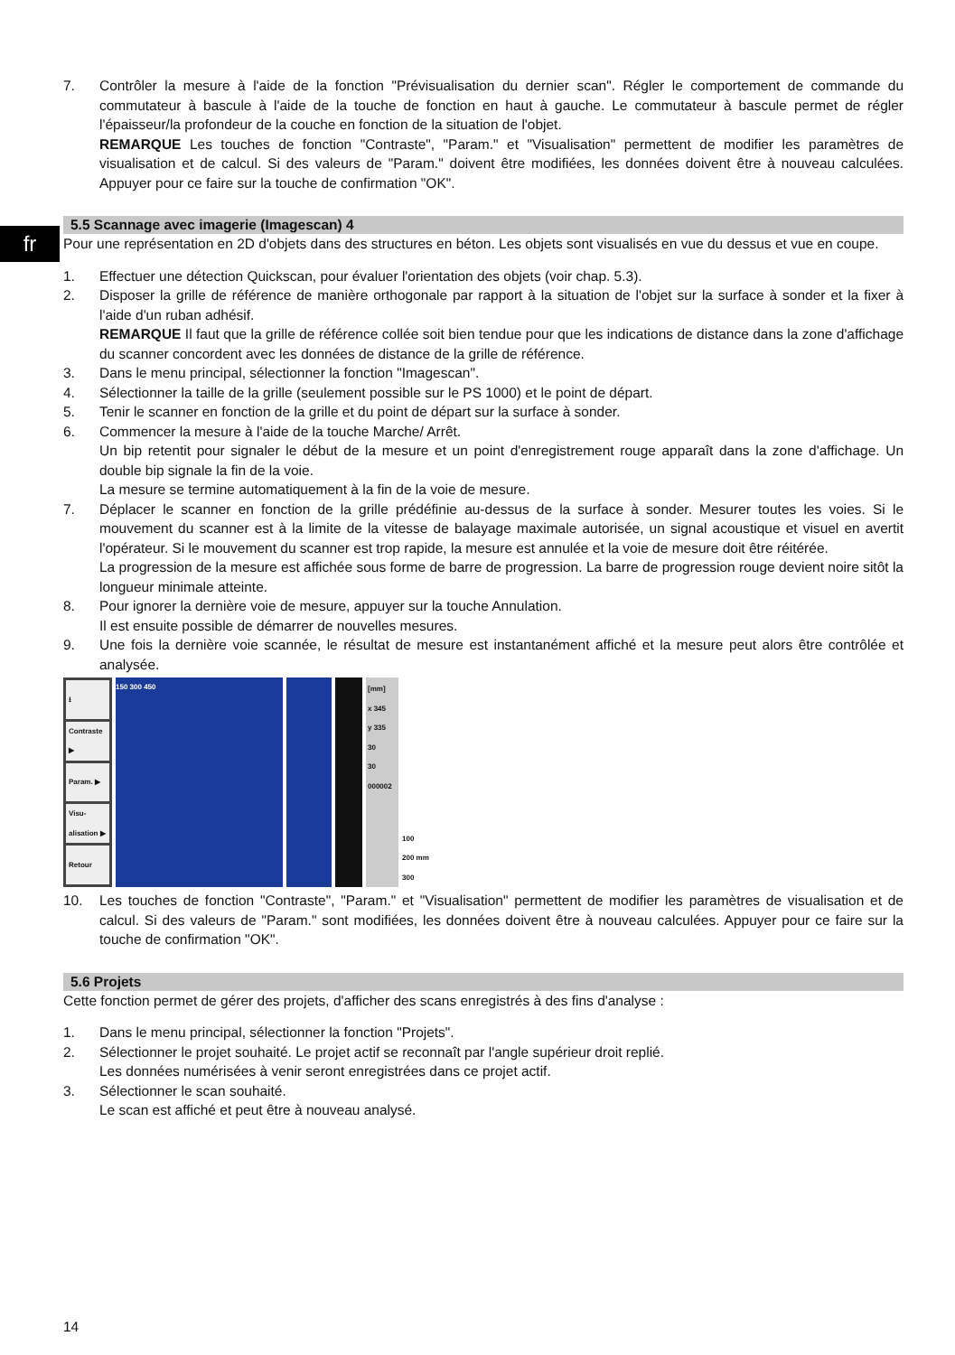fr
7. Contrôler la mesure à l'aide de la fonction "Prévisualisation du dernier scan". Régler le comportement de commande du commutateur à bascule à l'aide de la touche de fonction en haut à gauche. Le commutateur à bascule permet de régler l'épaisseur/la profondeur de la couche en fonction de la situation de l'objet.
REMARQUE Les touches de fonction "Contraste", "Param." et "Visualisation" permettent de modifier les paramètres de visualisation et de calcul. Si des valeurs de "Param." doivent être modifiées, les données doivent être à nouveau calculées. Appuyer pour ce faire sur la touche de confirmation "OK".
5.5 Scannage avec imagerie (Imagescan) 4
Pour une représentation en 2D d'objets dans des structures en béton. Les objets sont visualisés en vue du dessus et vue en coupe.
1. Effectuer une détection Quickscan, pour évaluer l'orientation des objets (voir chap. 5.3).
2. Disposer la grille de référence de manière orthogonale par rapport à la situation de l'objet sur la surface à sonder et la fixer à l'aide d'un ruban adhésif.
REMARQUE Il faut que la grille de référence collée soit bien tendue pour que les indications de distance dans la zone d'affichage du scanner concordent avec les données de distance de la grille de référence.
3. Dans le menu principal, sélectionner la fonction "Imagescan".
4. Sélectionner la taille de la grille (seulement possible sur le PS 1000) et le point de départ.
5. Tenir le scanner en fonction de la grille et du point de départ sur la surface à sonder.
6. Commencer la mesure à l'aide de la touche Marche/ Arrêt.
Un bip retentit pour signaler le début de la mesure et un point d'enregistrement rouge apparaît dans la zone d'affichage. Un double bip signale la fin de la voie.
La mesure se termine automatiquement à la fin de la voie de mesure.
7. Déplacer le scanner en fonction de la grille prédéfinie au-dessus de la surface à sonder. Mesurer toutes les voies. Si le mouvement du scanner est à la limite de la vitesse de balayage maximale autorisée, un signal acoustique et visuel en avertit l'opérateur. Si le mouvement du scanner est trop rapide, la mesure est annulée et la voie de mesure doit être réitérée.
La progression de la mesure est affichée sous forme de barre de progression. La barre de progression rouge devient noire sitôt la longueur minimale atteinte.
8. Pour ignorer la dernière voie de mesure, appuyer sur la touche Annulation.
Il est ensuite possible de démarrer de nouvelles mesures.
9. Une fois la dernière voie scannée, le résultat de mesure est instantanément affiché et la mesure peut alors être contrôlée et analysée.
⭳
Contraste ▶
Param. ▶
Visu-alisation ▶
Retour
150 300 450 [mm]
x 345
y 335
30
30
000002
100
200 mm
300
10. Les touches de fonction "Contraste", "Param." et "Visualisation" permettent de modifier les paramètres de visualisation et de calcul. Si des valeurs de "Param." sont modifiées, les données doivent être à nouveau calculées. Appuyer pour ce faire sur la touche de confirmation "OK".
5.6 Projets
Cette fonction permet de gérer des projets, d'afficher des scans enregistrés à des fins d'analyse :
1. Dans le menu principal, sélectionner la fonction "Projets".
2. Sélectionner le projet souhaité. Le projet actif se reconnaît par l'angle supérieur droit replié.
Les données numérisées à venir seront enregistrées dans ce projet actif.
3. Sélectionner le scan souhaité.
Le scan est affiché et peut être à nouveau analysé.
14